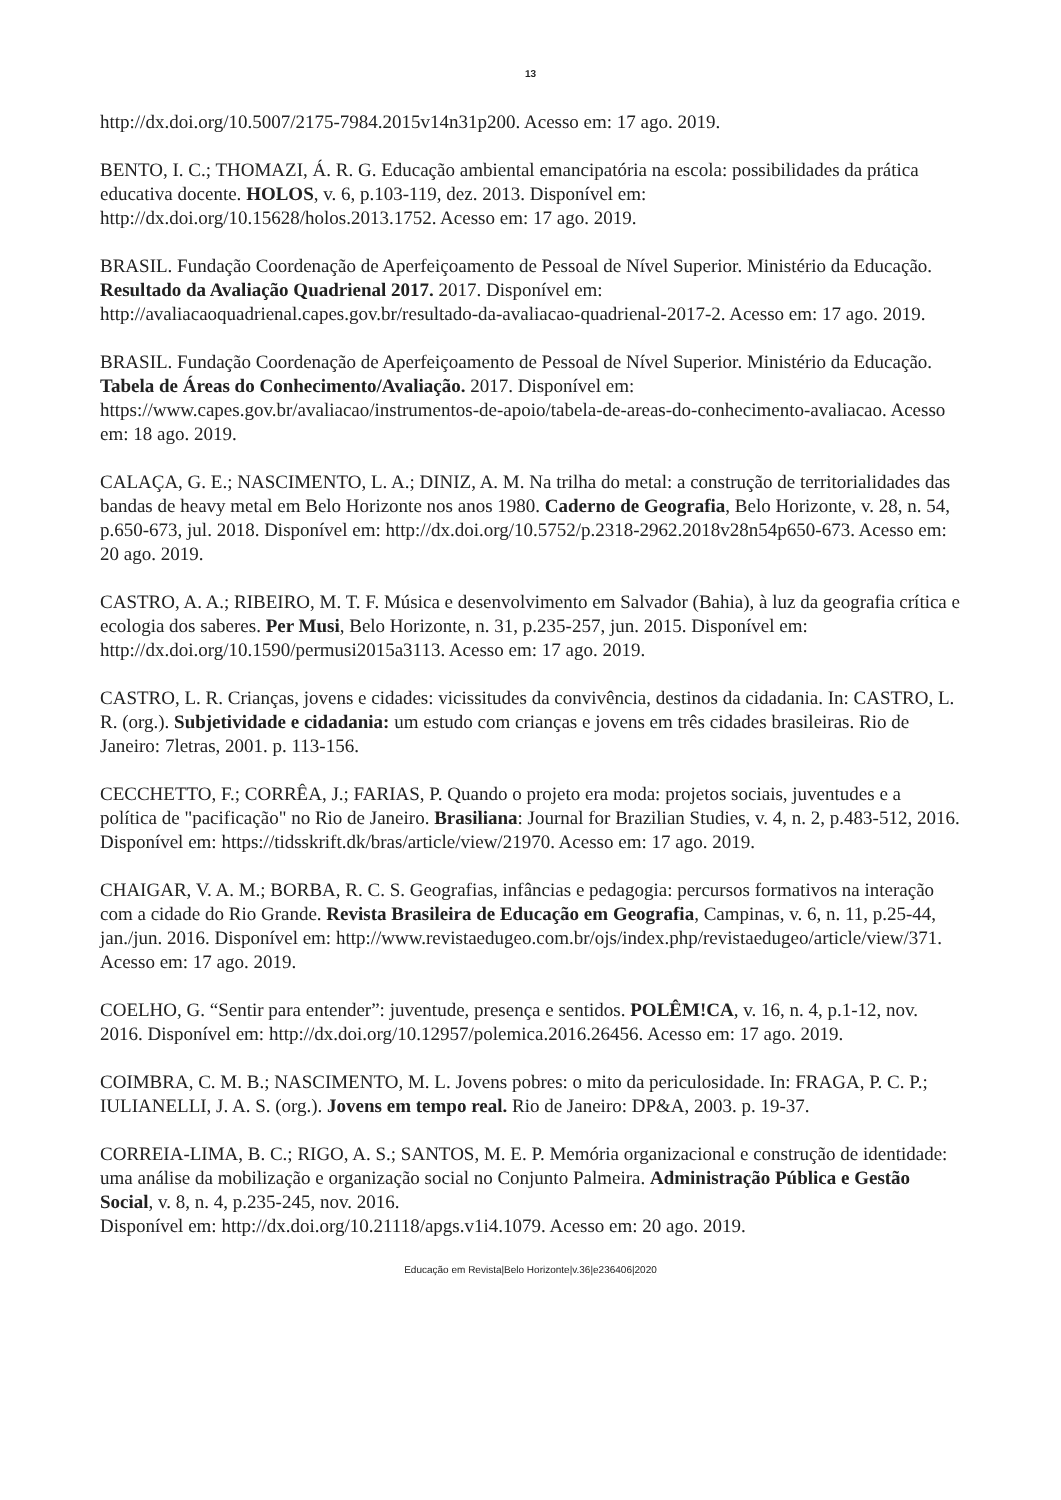13
http://dx.doi.org/10.5007/2175-7984.2015v14n31p200. Acesso em: 17 ago. 2019.
BENTO, I. C.; THOMAZI, Á. R. G. Educação ambiental emancipatória na escola: possibilidades da prática educativa docente. HOLOS, v. 6, p.103-119, dez. 2013. Disponível em: http://dx.doi.org/10.15628/holos.2013.1752. Acesso em: 17 ago. 2019.
BRASIL. Fundação Coordenação de Aperfeiçoamento de Pessoal de Nível Superior. Ministério da Educação. Resultado da Avaliação Quadrienal 2017. 2017. Disponível em: http://avaliacaoquadrienal.capes.gov.br/resultado-da-avaliacao-quadrienal-2017-2. Acesso em: 17 ago. 2019.
BRASIL. Fundação Coordenação de Aperfeiçoamento de Pessoal de Nível Superior. Ministério da Educação. Tabela de Áreas do Conhecimento/Avaliação. 2017. Disponível em: https://www.capes.gov.br/avaliacao/instrumentos-de-apoio/tabela-de-areas-do-conhecimento-avaliacao. Acesso em: 18 ago. 2019.
CALAÇA, G. E.; NASCIMENTO, L. A.; DINIZ, A. M. Na trilha do metal: a construção de territorialidades das bandas de heavy metal em Belo Horizonte nos anos 1980. Caderno de Geografia, Belo Horizonte, v. 28, n. 54, p.650-673, jul. 2018. Disponível em: http://dx.doi.org/10.5752/p.2318-2962.2018v28n54p650-673. Acesso em: 20 ago. 2019.
CASTRO, A. A.; RIBEIRO, M. T. F. Música e desenvolvimento em Salvador (Bahia), à luz da geografia crítica e ecologia dos saberes. Per Musi, Belo Horizonte, n. 31, p.235-257, jun. 2015. Disponível em: http://dx.doi.org/10.1590/permusi2015a3113. Acesso em: 17 ago. 2019.
CASTRO, L. R. Crianças, jovens e cidades: vicissitudes da convivência, destinos da cidadania. In: CASTRO, L. R. (org.). Subjetividade e cidadania: um estudo com crianças e jovens em três cidades brasileiras. Rio de Janeiro: 7letras, 2001. p. 113-156.
CECCHETTO, F.; CORRÊA, J.; FARIAS, P. Quando o projeto era moda: projetos sociais, juventudes e a política de "pacificação" no Rio de Janeiro. Brasiliana: Journal for Brazilian Studies, v. 4, n. 2, p.483-512, 2016. Disponível em: https://tidsskrift.dk/bras/article/view/21970. Acesso em: 17 ago. 2019.
CHAIGAR, V. A. M.; BORBA, R. C. S. Geografias, infâncias e pedagogia: percursos formativos na interação com a cidade do Rio Grande. Revista Brasileira de Educação em Geografia, Campinas, v. 6, n. 11, p.25-44, jan./jun. 2016. Disponível em: http://www.revistaedugeo.com.br/ojs/index.php/revistaedugeo/article/view/371. Acesso em: 17 ago. 2019.
COELHO, G. “Sentir para entender”: juventude, presença e sentidos. POLÊM!CA, v. 16, n. 4, p.1-12, nov. 2016. Disponível em: http://dx.doi.org/10.12957/polemica.2016.26456. Acesso em: 17 ago. 2019.
COIMBRA, C. M. B.; NASCIMENTO, M. L. Jovens pobres: o mito da periculosidade. In: FRAGA, P. C. P.; IULIANELLI, J. A. S. (org.). Jovens em tempo real. Rio de Janeiro: DP&A, 2003. p. 19-37.
CORREIA-LIMA, B. C.; RIGO, A. S.; SANTOS, M. E. P. Memória organizacional e construção de identidade: uma análise da mobilização e organização social no Conjunto Palmeira. Administração Pública e Gestão Social, v. 8, n. 4, p.235-245, nov. 2016.
Disponível em: http://dx.doi.org/10.21118/apgs.v1i4.1079. Acesso em: 20 ago. 2019.
Educação em Revista|Belo Horizonte|v.36|e236406|2020